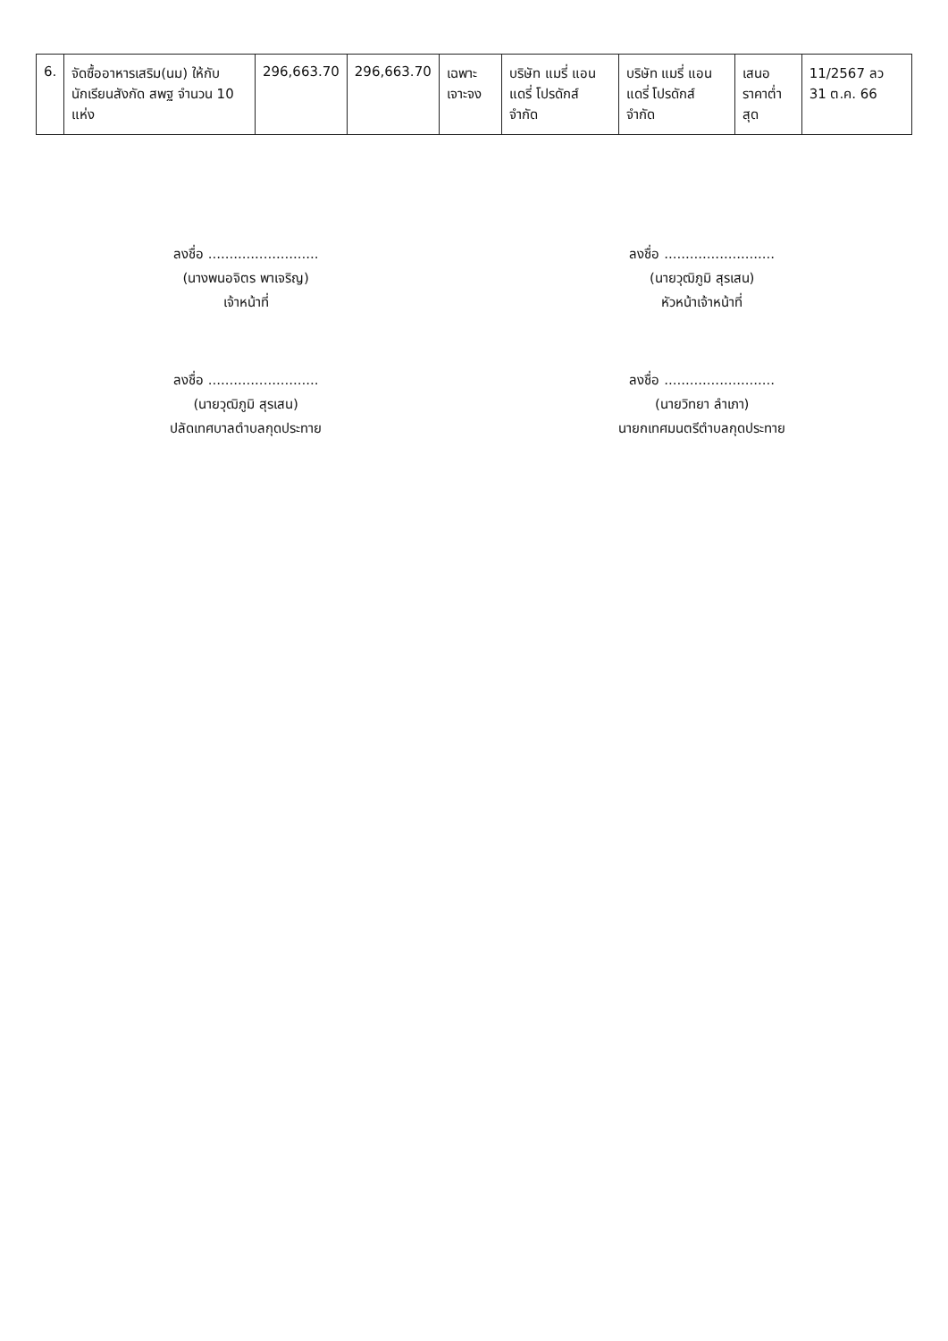| 6. | จัดซื้ออาหารเสริม(นม) ให้กับนักเรียนสังกัด สพฐ จำนวน 10 แห่ง | 296,663.70 | 296,663.70 | เฉพาะเจาะจง | บริษัท แมรี่ แอน แดรี่ โปรดักส์ จำกัด | บริษัท แมรี่ แอน แดรี่ โปรดักส์ จำกัด | เสนอราคาต่ำสุด | 11/2567 ลว 31 ต.ค. 66 |
ลงชื่อ ..........................
(นางพนอจิตร พาเจริญ)
เจ้าหน้าที่
ลงชื่อ ..........................
(นายวุฒิภูมิ สุรเสน)
หัวหน้าเจ้าหน้าที่
ลงชื่อ ..........................
(นายวุฒิภูมิ สุรเสน)
ปลัดเทศบาลตำบลกุดประทาย
ลงชื่อ ..........................
(นายวิทยา ลำเภา)
นายกเทศมนตรีตำบลกุดประทาย